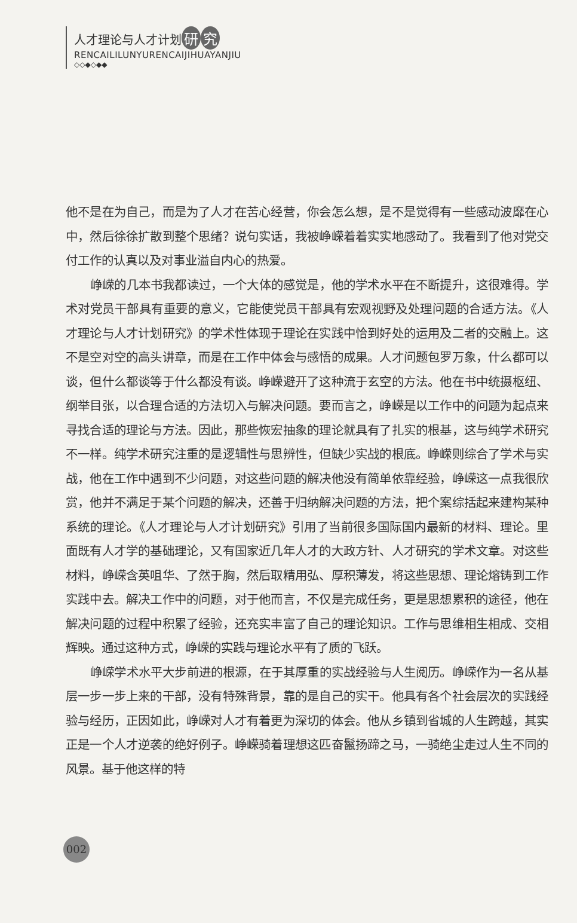人才理论与人才计划 研 究
RENCAILILUNYURENCAIJIHUAYANJIU
◇◇◆◇◆◆
他不是在为自己，而是为了人才在苦心经营，你会怎么想，是不是觉得有一些感动波靡在心中，然后徐徐扩散到整个思绪？说句实话，我被峥嵘着着实实地感动了。我看到了他对党交付工作的认真以及对事业溢自内心的热爱。
峥嵘的几本书我都读过，一个大体的感觉是，他的学术水平在不断提升，这很难得。学术对党员干部具有重要的意义，它能使党员干部具有宏观视野及处理问题的合适方法。《人才理论与人才计划研究》的学术性体现于理论在实践中恰到好处的运用及二者的交融上。这不是空对空的高头讲章，而是在工作中体会与感悟的成果。人才问题包罗万象，什么都可以谈，但什么都谈等于什么都没有谈。峥嵘避开了这种流于玄空的方法。他在书中统摄枢纽、纲举目张，以合理合适的方法切入与解决问题。要而言之，峥嵘是以工作中的问题为起点来寻找合适的理论与方法。因此，那些恢宏抽象的理论就具有了扎实的根基，这与纯学术研究不一样。纯学术研究注重的是逻辑性与思辨性，但缺少实战的根底。峥嵘则综合了学术与实战，他在工作中遇到不少问题，对这些问题的解决他没有简单依靠经验，峥嵘这一点我很欣赏，他并不满足于某个问题的解决，还善于归纳解决问题的方法，把个案综括起来建构某种系统的理论。《人才理论与人才计划研究》引用了当前很多国际国内最新的材料、理论。里面既有人才学的基础理论，又有国家近几年人才的大政方针、人才研究的学术文章。对这些材料，峥嵘含英咀华、了然于胸，然后取精用弘、厚积薄发，将这些思想、理论熔铸到工作实践中去。解决工作中的问题，对于他而言，不仅是完成任务，更是思想累积的途径，他在解决问题的过程中积累了经验，还充实丰富了自己的理论知识。工作与思维相生相成、交相辉映。通过这种方式，峥嵘的实践与理论水平有了质的飞跃。
峥嵘学术水平大步前进的根源，在于其厚重的实战经验与人生阅历。峥嵘作为一名从基层一步一步上来的干部，没有特殊背景，靠的是自己的实干。他具有各个社会层次的实践经验与经历，正因如此，峥嵘对人才有着更为深切的体会。他从乡镇到省城的人生跨越，其实正是一个人才逆袭的绝好例子。峥嵘骑着理想这匹奋鬣扬蹄之马，一骑绝尘走过人生不同的风景。基于他这样的特
002